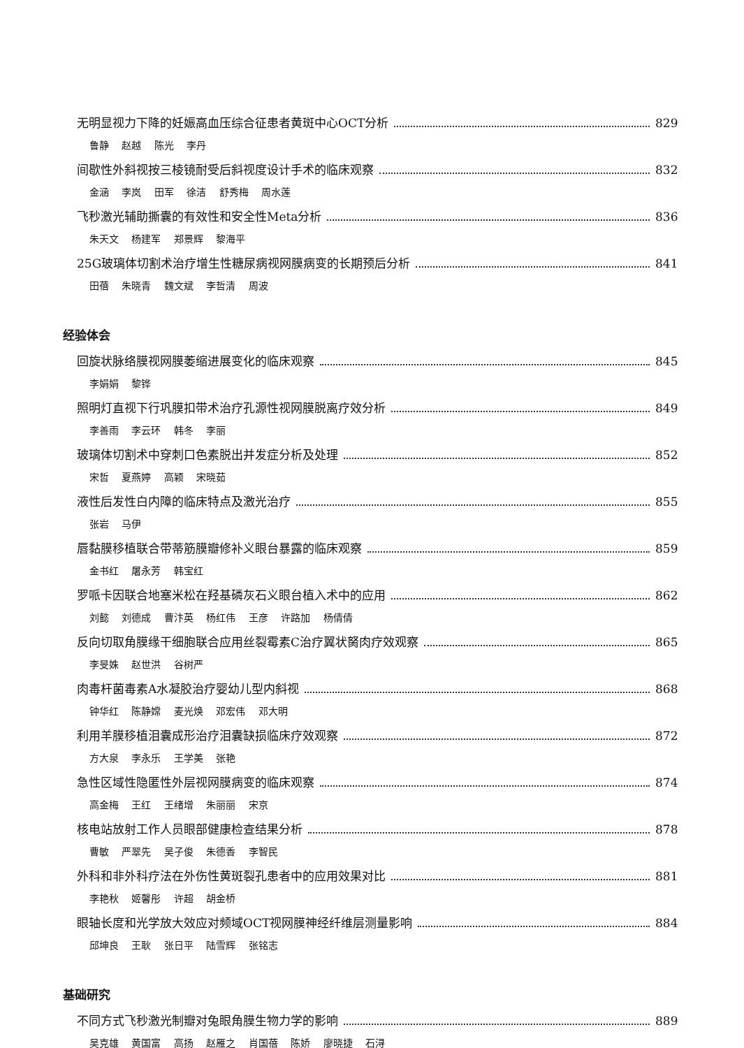无明显视力下降的妊娠高血压综合征患者黄斑中心OCT分析 829
鲁静 赵越 陈光 李丹
间歇性外斜视按三棱镜耐受后斜视度设计手术的临床观察 832
金涵 李岚 田军 徐洁 舒秀梅 周水莲
飞秒激光辅助撕囊的有效性和安全性Meta分析 836
朱天文 杨建军 郑景辉 黎海平
25G玻璃体切割术治疗增生性糖尿病视网膜病变的长期预后分析 841
田蓓 朱晓青 魏文斌 李哲清 周波
经验体会
回旋状脉络膜视网膜萎缩进展变化的临床观察 845
李娟娟 黎铧
照明灯直视下行巩膜扣带术治疗孔源性视网膜脱离疗效分析 849
李善雨 李云环 韩冬 李丽
玻璃体切割术中穿刺口色素脱出并发症分析及处理 852
宋哲 夏燕婷 高颖 宋晓茹
液性后发性白内障的临床特点及激光治疗 855
张岩 马伊
唇黏膜移植联合带蒂筋膜瓣修补义眼台暴露的临床观察 859
金书红 屠永芳 韩宝红
罗哌卡因联合地塞米松在羟基磷灰石义眼台植入术中的应用 862
刘懿 刘德成 曹汴英 杨红伟 王彦 许路加 杨倩倩
反向切取角膜缘干细胞联合应用丝裂霉素C治疗翼状胬肉疗效观察 865
李旻姝 赵世洪 谷树严
肉毒杆菌毒素A水凝胶治疗婴幼儿型内斜视 868
钟华红 陈静嫦 麦光焕 邓宏伟 邓大明
利用羊膜移植泪囊成形治疗泪囊缺损临床疗效观察 872
方大泉 李永乐 王学美 张艳
急性区域性隐匿性外层视网膜病变的临床观察 874
高金梅 王红 王绪增 朱丽丽 宋京
核电站放射工作人员眼部健康检查结果分析 878
曹敏 严翠先 吴子俊 朱德香 李智民
外科和非外科疗法在外伤性黄斑裂孔患者中的应用效果对比 881
李艳秋 姬馨彤 许超 胡金桥
眼轴长度和光学放大效应对频域OCT视网膜神经纤维层测量影响 884
邱坤良 王耿 张日平 陆雪辉 张铭志
基础研究
不同方式飞秒激光制瓣对兔眼角膜生物力学的影响 889
吴克雄 黄国富 高扬 赵雁之 肖国蓓 陈娇 廖晓捷 石浔